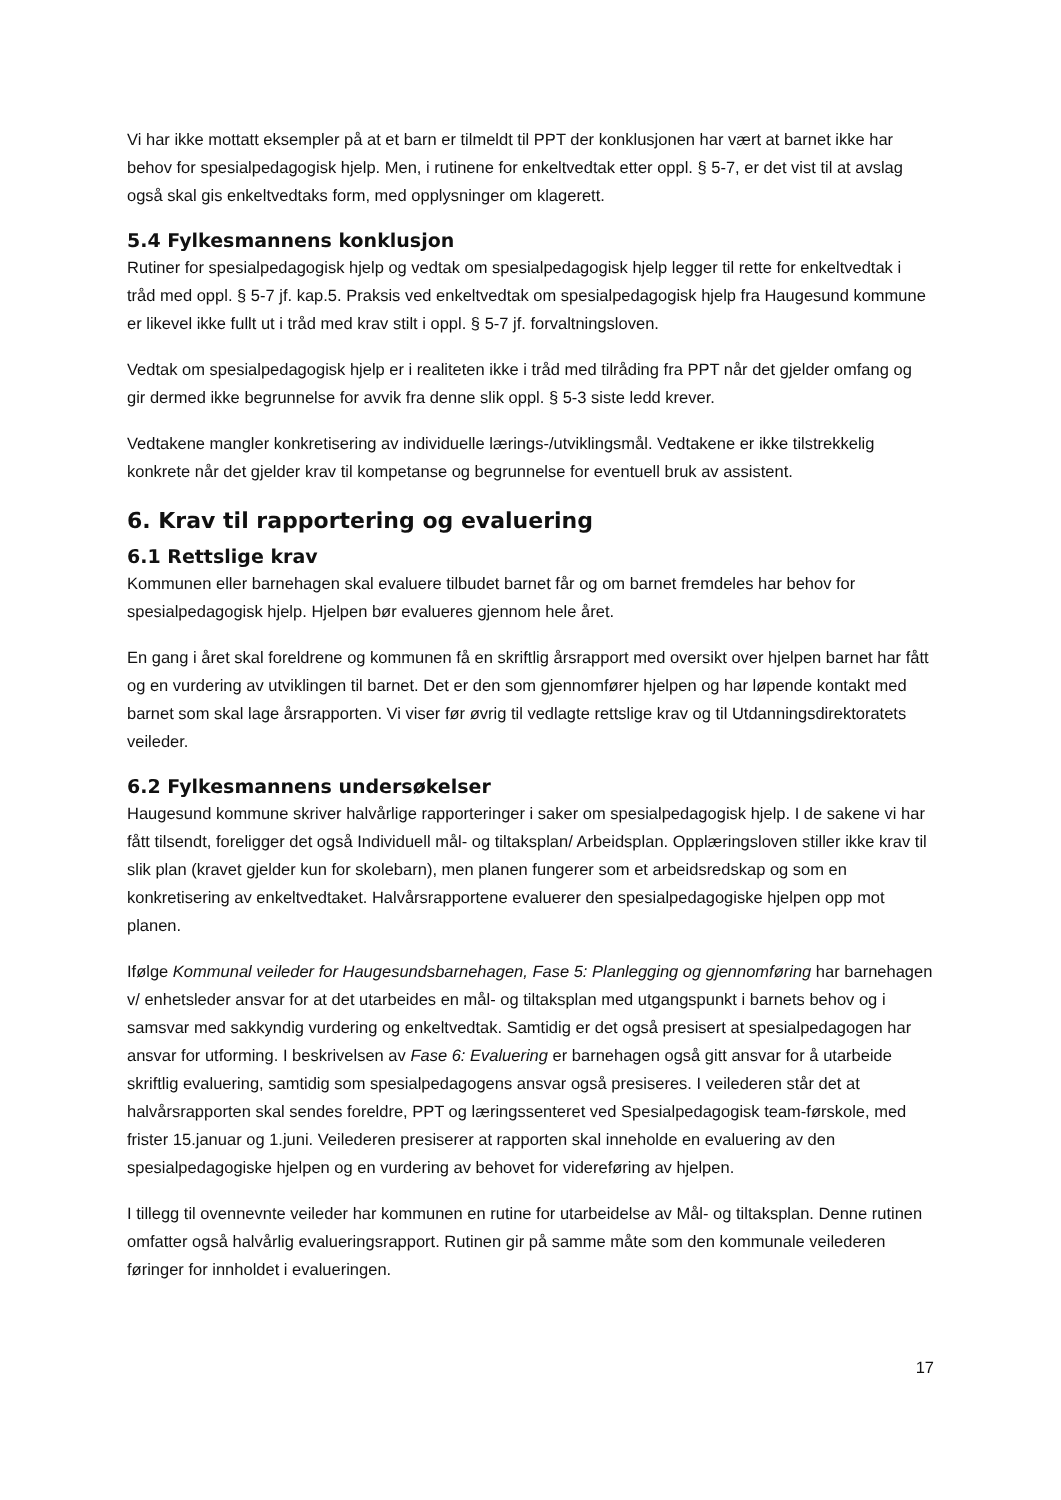Vi har ikke mottatt eksempler på at et barn er tilmeldt til PPT der konklusjonen har vært at barnet ikke har behov for spesialpedagogisk hjelp. Men, i rutinene for enkeltvedtak etter oppl. § 5-7, er det vist til at avslag også skal gis enkeltvedtaks form, med opplysninger om klagerett.
5.4 Fylkesmannens konklusjon
Rutiner for spesialpedagogisk hjelp og vedtak om spesialpedagogisk hjelp legger til rette for enkeltvedtak i tråd med oppl. § 5-7 jf. kap.5. Praksis ved enkeltvedtak om spesialpedagogisk hjelp fra Haugesund kommune er likevel ikke fullt ut i tråd med krav stilt i oppl. § 5-7 jf. forvaltningsloven.
Vedtak om spesialpedagogisk hjelp er i realiteten ikke i tråd med tilråding fra PPT når det gjelder omfang og gir dermed ikke begrunnelse for avvik fra denne slik oppl. § 5-3 siste ledd krever.
Vedtakene mangler konkretisering av individuelle lærings-/utviklingsmål. Vedtakene er ikke tilstrekkelig konkrete når det gjelder krav til kompetanse og begrunnelse for eventuell bruk av assistent.
6. Krav til rapportering og evaluering
6.1 Rettslige krav
Kommunen eller barnehagen skal evaluere tilbudet barnet får og om barnet fremdeles har behov for spesialpedagogisk hjelp. Hjelpen bør evalueres gjennom hele året.
En gang i året skal foreldrene og kommunen få en skriftlig årsrapport med oversikt over hjelpen barnet har fått og en vurdering av utviklingen til barnet. Det er den som gjennomfører hjelpen og har løpende kontakt med barnet som skal lage årsrapporten. Vi viser før øvrig til vedlagte rettslige krav og til Utdanningsdirektoratets veileder.
6.2 Fylkesmannens undersøkelser
Haugesund kommune skriver halvårlige rapporteringer i saker om spesialpedagogisk hjelp. I de sakene vi har fått tilsendt, foreligger det også Individuell mål- og tiltaksplan/ Arbeidsplan. Opplæringsloven stiller ikke krav til slik plan (kravet gjelder kun for skolebarn), men planen fungerer som et arbeidsredskap og som en konkretisering av enkeltvedtaket. Halvårsrapportene evaluerer den spesialpedagogiske hjelpen opp mot planen.
Ifølge Kommunal veileder for Haugesundsbarnehagen, Fase 5: Planlegging og gjennomføring har barnehagen v/ enhetsleder ansvar for at det utarbeides en mål- og tiltaksplan med utgangspunkt i barnets behov og i samsvar med sakkyndig vurdering og enkeltvedtak. Samtidig er det også presisert at spesialpedagogen har ansvar for utforming. I beskrivelsen av Fase 6: Evaluering er barnehagen også gitt ansvar for å utarbeide skriftlig evaluering, samtidig som spesialpedagogens ansvar også presiseres. I veilederen står det at halvårsrapporten skal sendes foreldre, PPT og læringssenteret ved Spesialpedagogisk team-førskole, med frister 15.januar og 1.juni. Veilederen presiserer at rapporten skal inneholde en evaluering av den spesialpedagogiske hjelpen og en vurdering av behovet for videreføring av hjelpen.
I tillegg til ovennevnte veileder har kommunen en rutine for utarbeidelse av Mål- og tiltaksplan. Denne rutinen omfatter også halvårlig evalueringsrapport. Rutinen gir på samme måte som den kommunale veilederen føringer for innholdet i evalueringen.
17